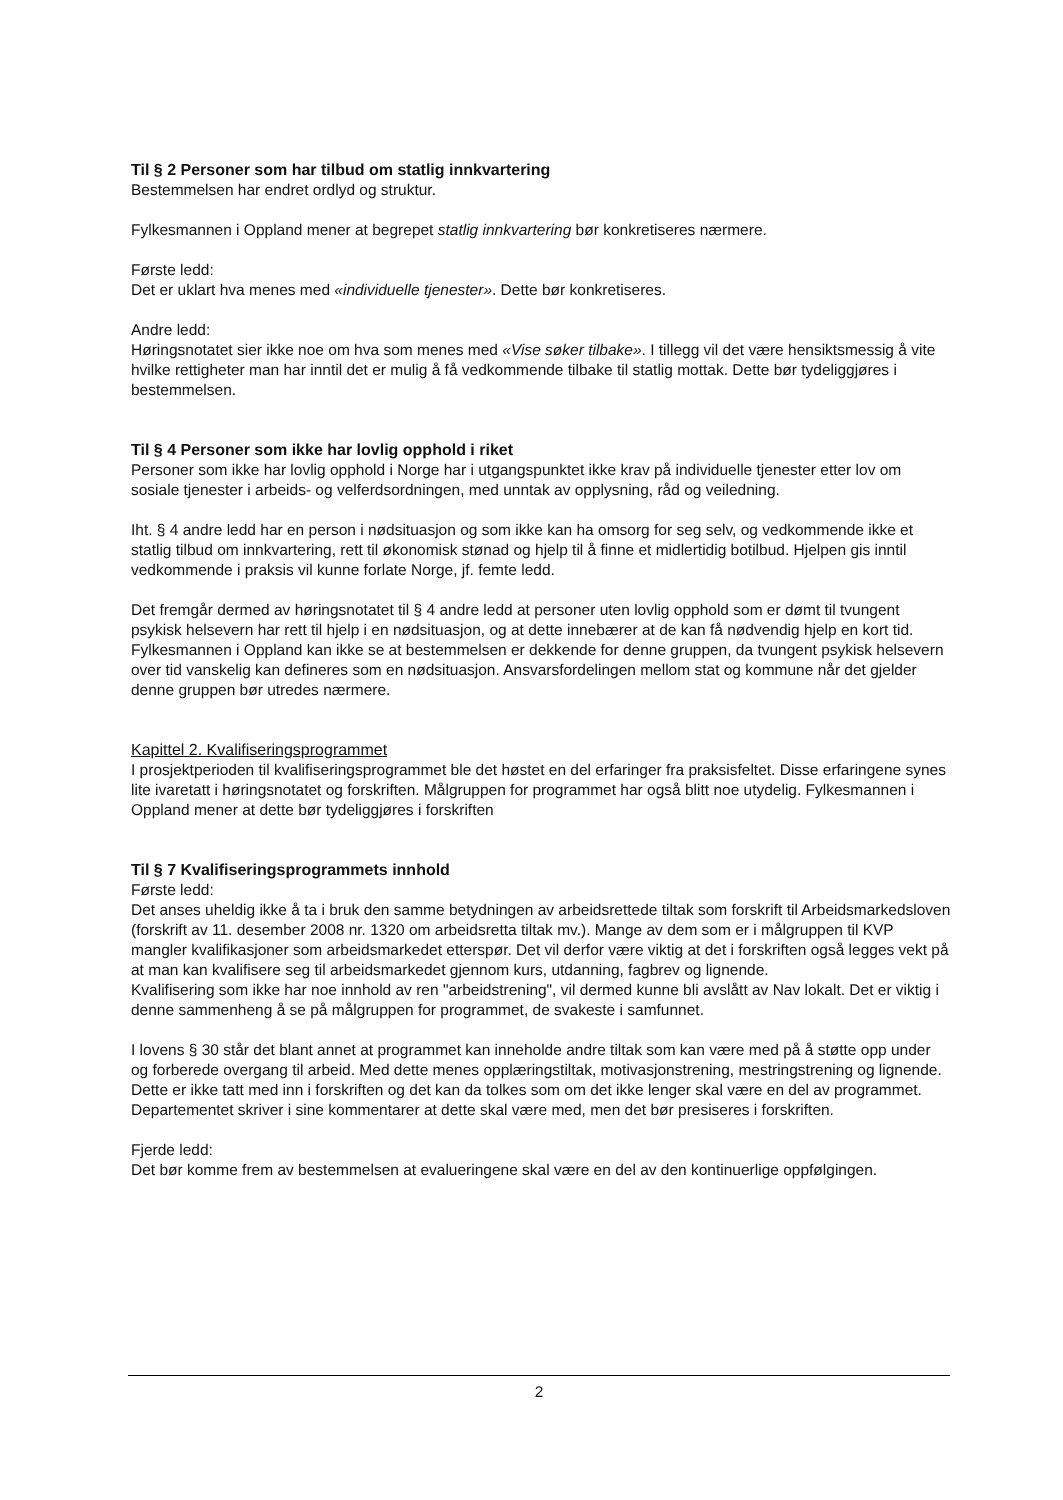Til § 2 Personer som har tilbud om statlig innkvartering
Bestemmelsen har endret ordlyd og struktur.
Fylkesmannen i Oppland mener at begrepet statlig innkvartering bør konkretiseres nærmere.
Første ledd:
Det er uklart hva menes med «individuelle tjenester». Dette bør konkretiseres.
Andre ledd:
Høringsnotatet sier ikke noe om hva som menes med «Vise søker tilbake». I tillegg vil det være hensiktsmessig å vite hvilke rettigheter man har inntil det er mulig å få vedkommende tilbake til statlig mottak. Dette bør tydeliggjøres i bestemmelsen.
Til § 4 Personer som ikke har lovlig opphold i riket
Personer som ikke har lovlig opphold i Norge har i utgangspunktet ikke krav på individuelle tjenester etter lov om sosiale tjenester i arbeids- og velferdsordningen, med unntak av opplysning, råd og veiledning.
Iht. § 4 andre ledd har en person i nødsituasjon og som ikke kan ha omsorg for seg selv, og vedkommende ikke et statlig tilbud om innkvartering, rett til økonomisk stønad og hjelp til å finne et midlertidig botilbud. Hjelpen gis inntil vedkommende i praksis vil kunne forlate Norge, jf. femte ledd.
Det fremgår dermed av høringsnotatet til § 4 andre ledd at personer uten lovlig opphold som er dømt til tvungent psykisk helsevern har rett til hjelp i en nødsituasjon, og at dette innebærer at de kan få nødvendig hjelp en kort tid. Fylkesmannen i Oppland kan ikke se at bestemmelsen er dekkende for denne gruppen, da tvungent psykisk helsevern over tid vanskelig kan defineres som en nødsituasjon. Ansvarsfordelingen mellom stat og kommune når det gjelder denne gruppen bør utredes nærmere.
Kapittel 2. Kvalifiseringsprogrammet
I prosjektperioden til kvalifiseringsprogrammet ble det høstet en del erfaringer fra praksisfeltet. Disse erfaringene synes lite ivaretatt i høringsnotatet og forskriften. Målgruppen for programmet har også blitt noe utydelig. Fylkesmannen i Oppland mener at dette bør tydeliggjøres i forskriften
Til § 7 Kvalifiseringsprogrammets innhold
Første ledd:
Det anses uheldig ikke å ta i bruk den samme betydningen av arbeidsrettede tiltak som forskrift til Arbeidsmarkedsloven (forskrift av 11. desember 2008 nr. 1320 om arbeidsretta tiltak mv.). Mange av dem som er i målgruppen til KVP mangler kvalifikasjoner som arbeidsmarkedet etterspør. Det vil derfor være viktig at det i forskriften også legges vekt på at man kan kvalifisere seg til arbeidsmarkedet gjennom kurs, utdanning, fagbrev og lignende.
Kvalifisering som ikke har noe innhold av ren "arbeidstrening", vil dermed kunne bli avslått av Nav lokalt. Det er viktig i denne sammenheng å se på målgruppen for programmet, de svakeste i samfunnet.
I lovens § 30 står det blant annet at programmet kan inneholde andre tiltak som kan være med på å støtte opp under og forberede overgang til arbeid. Med dette menes opplæringstiltak, motivasjonstrening, mestringstrening og lignende. Dette er ikke tatt med inn i forskriften og det kan da tolkes som om det ikke lenger skal være en del av programmet. Departementet skriver i sine kommentarer at dette skal være med, men det bør presiseres i forskriften.
Fjerde ledd:
Det bør komme frem av bestemmelsen at evalueringene skal være en del av den kontinuerlige oppfølgingen.
2